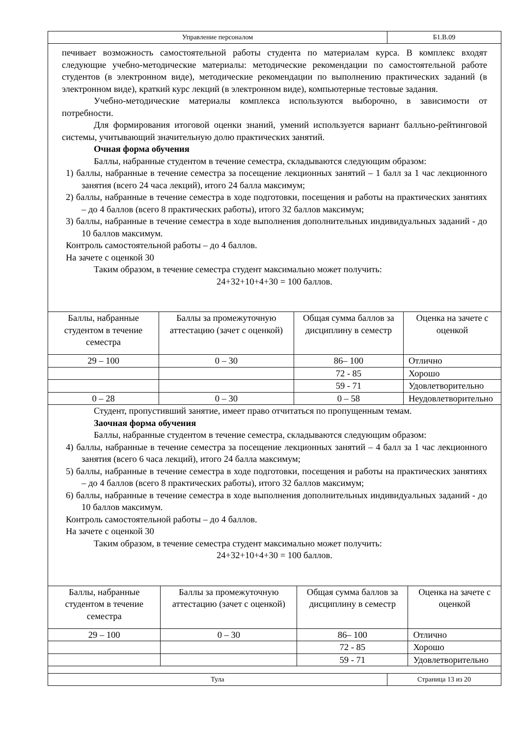Управление персоналом Б1.В.09
печивает возможность самостоятельной работы студента по материалам курса. В комплекс входят следующие учебно-методические материалы: методические рекомендации по самостоятельной работе студентов (в электронном виде), методические рекомендации по выполнению практических заданий (в электронном виде), краткий курс лекций (в электронном виде), компьютерные тестовые задания.
Учебно-методические материалы комплекса используются выборочно, в зависимости от потребности.
Для формирования итоговой оценки знаний, умений используется вариант балльно-рейтинговой системы, учитывающий значительную долю практических занятий.
Очная форма обучения
Баллы, набранные студентом в течение семестра, складываются следующим образом:
1) баллы, набранные в течение семестра за посещение лекционных занятий – 1 балл за 1 час лекционного занятия (всего 24 часа лекций), итого 24 балла максимум;
2) баллы, набранные в течение семестра в ходе подготовки, посещения и работы на практических занятиях – до 4 баллов (всего 8 практических работы), итого 32 баллов максимум;
3) баллы, набранные в течение семестра в ходе выполнения дополнительных индивидуальных заданий - до 10 баллов максимум.
Контроль самостоятельной работы – до 4 баллов.
На зачете с оценкой 30
Таким образом, в течение семестра студент максимально может получить:
24+32+10+4+30 = 100 баллов.
| Баллы, набранные студентом в течение семестра | Баллы за промежуточную аттестацию (зачет с оценкой) | Общая сумма баллов за дисциплину в семестр | Оценка на зачете с оценкой |
| 29 – 100 | 0 – 30 | 86– 100 | Отлично |
| | | 72 - 85 | Хорошо |
| | | 59 - 71 | Удовлетворительно |
| 0 – 28 | 0 – 30 | 0 – 58 | Неудовлетворительно |
Студент, пропустивший занятие, имеет право отчитаться по пропущенным темам.
Заочная форма обучения
Баллы, набранные студентом в течение семестра, складываются следующим образом:
4) баллы, набранные в течение семестра за посещение лекционных занятий – 4 балл за 1 час лекционного занятия (всего 6 часа лекций), итого 24 балла максимум;
5) баллы, набранные в течение семестра в ходе подготовки, посещения и работы на практических занятиях – до 4 баллов (всего 8 практических работы), итого 32 баллов максимум;
6) баллы, набранные в течение семестра в ходе выполнения дополнительных индивидуальных заданий - до 10 баллов максимум.
Контроль самостоятельной работы – до 4 баллов.
На зачете с оценкой 30
Таким образом, в течение семестра студент максимально может получить:
24+32+10+4+30 = 100 баллов.
| Баллы, набранные студентом в течение семестра | Баллы за промежуточную аттестацию (зачет с оценкой) | Общая сумма баллов за дисциплину в семестр | Оценка на зачете с оценкой |
| 29 – 100 | 0 – 30 | 86– 100 | Отлично |
| | | 72 - 85 | Хорошо |
| | | 59 - 71 | Удовлетворительно |
Тула Страница 13 из 20